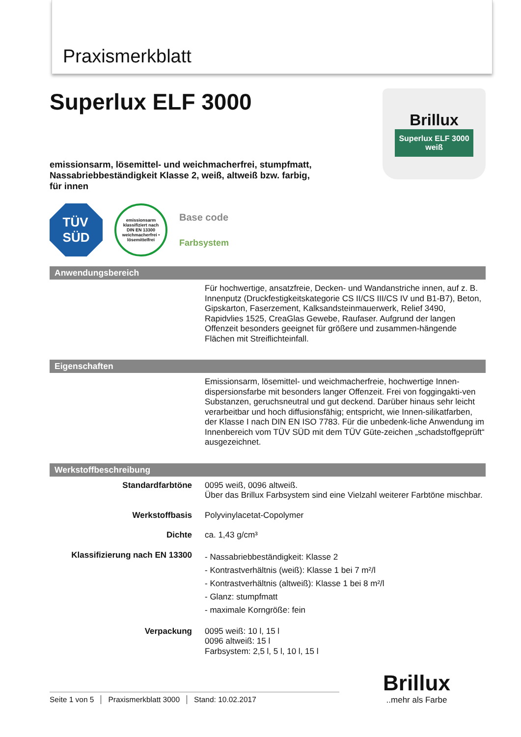Praxismerkblatt
Superlux ELF 3000
emissionsarm, lösemittel- und weichmacherfrei, stumpfmatt,
Nassabriebbeständigkeit Klasse 2, weiß, altweiß bzw. farbig,
für innen
Brillux
Superlux ELF 3000
weiß
TÜV
SÜD
emissionsarm
klassifiziert nach
DIN EN 13300
weichmacherfrei • lösemittelfrei
Base code
Farbsystem
Anwendungsbereich
| | Für hochwertige, ansatzfreie, Decken- und Wandanstriche innen, auf z. B. Innenputz (Druckfestigkeitskategorie CS II/CS III/CS IV und B1-B7), Beton, Gipskarton, Faserzement, Kalksandsteinmauerwerk, Relief 3490, Rapidvlies 1525, CreaGlas Gewebe, Raufaser. Aufgrund der langen Offenzeit besonders geeignet für größere und zusammen-hängende Flächen mit Streiflichteinfall. |
Eigenschaften
| | Emissionsarm, lösemittel- und weichmacherfreie, hochwertige Innen-dispersionsfarbe mit besonders langer Offenzeit. Frei von foggingakti-ven Substanzen, geruchsneutral und gut deckend. Darüber hinaus sehr leicht verarbeitbar und hoch diffusionsfähig; entspricht, wie Innen-silikatfarben, der Klasse I nach DIN EN ISO 7783. Für die unbedenk-liche Anwendung im Innenbereich vom TÜV SÜD mit dem TÜV Güte-zeichen „schadstoffgeprüft“ ausgezeichnet. |
Werkstoffbeschreibung
| Standardfarbtöne | 0095 weiß, 0096 altweiß. Über das Brillux Farbsystem sind eine Vielzahl weiterer Farbtöne mischbar. |
| Werkstoffbasis | Polyvinylacetat-Copolymer |
| Dichte | ca. 1,43 g/cm³ |
| Klassifizierung nach EN 13300 | - Nassabriebbeständigkeit: Klasse 2 - Kontrastverhältnis (weiß): Klasse 1 bei 7 m²/l - Kontrastverhältnis (altweiß): Klasse 1 bei 8 m²/l - Glanz: stumpfmatt - maximale Korngröße: fein |
| Verpackung | 0095 weiß: 10 l, 15 l 0096 altweiß: 15 l Farbsystem: 2,5 l, 5 l, 10 l, 15 l |
Seite 1 von 5 Praxismerkblatt 3000 Stand: 10.02.2017
Brillux
..mehr als Farbe